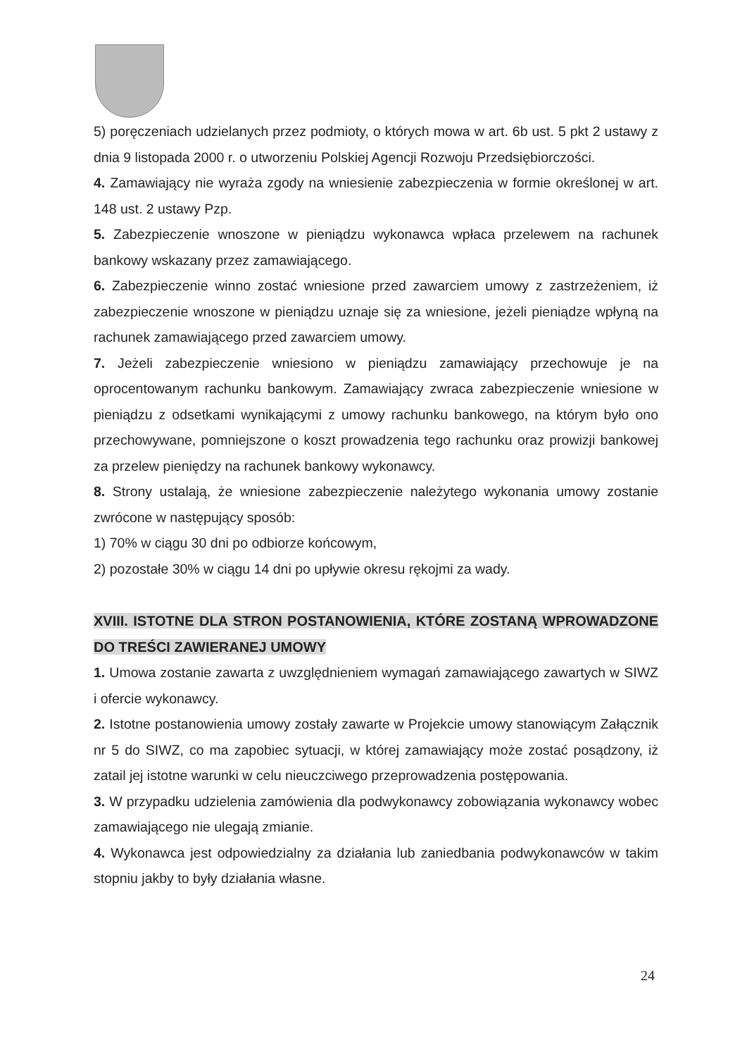5) poręczeniach udzielanych przez podmioty, o których mowa w art. 6b ust. 5 pkt 2 ustawy z dnia 9 listopada 2000 r. o utworzeniu Polskiej Agencji Rozwoju Przedsiębiorczości.
4. Zamawiający nie wyraża zgody na wniesienie zabezpieczenia w formie określonej w art. 148 ust. 2 ustawy Pzp.
5. Zabezpieczenie wnoszone w pieniądzu wykonawca wpłaca przelewem na rachunek bankowy wskazany przez zamawiającego.
6. Zabezpieczenie winno zostać wniesione przed zawarciem umowy z zastrzeżeniem, iż zabezpieczenie wnoszone w pieniądzu uznaje się za wniesione, jeżeli pieniądze wpłyną na rachunek zamawiającego przed zawarciem umowy.
7. Jeżeli zabezpieczenie wniesiono w pieniądzu zamawiający przechowuje je na oprocentowanym rachunku bankowym. Zamawiający zwraca zabezpieczenie wniesione w pieniądzu z odsetkami wynikającymi z umowy rachunku bankowego, na którym było ono przechowywane, pomniejszone o koszt prowadzenia tego rachunku oraz prowizji bankowej za przelew pieniędzy na rachunek bankowy wykonawcy.
8. Strony ustalają, że wniesione zabezpieczenie należytego wykonania umowy zostanie zwrócone w następujący sposób:
1) 70% w ciągu 30 dni po odbiorze końcowym,
2) pozostałe 30% w ciągu 14 dni po upływie okresu rękojmi za wady.
XVIII. ISTOTNE DLA STRON POSTANOWIENIA, KTÓRE ZOSTANĄ WPROWADZONE DO TREŚCI ZAWIERANEJ UMOWY
1. Umowa zostanie zawarta z uwzględnieniem wymagań zamawiającego zawartych w SIWZ i ofercie wykonawcy.
2. Istotne postanowienia umowy zostały zawarte w Projekcie umowy stanowiącym Załącznik nr 5 do SIWZ, co ma zapobiec sytuacji, w której zamawiający może zostać posądzony, iż zatail jej istotne warunki w celu nieuczciwego przeprowadzenia postępowania.
3. W przypadku udzielenia zamówienia dla podwykonawcy zobowiązania wykonawcy wobec zamawiającego nie ulegają zmianie.
4. Wykonawca jest odpowiedzialny za działania lub zaniedbania podwykonawców w takim stopniu jakby to były działania własne.
24